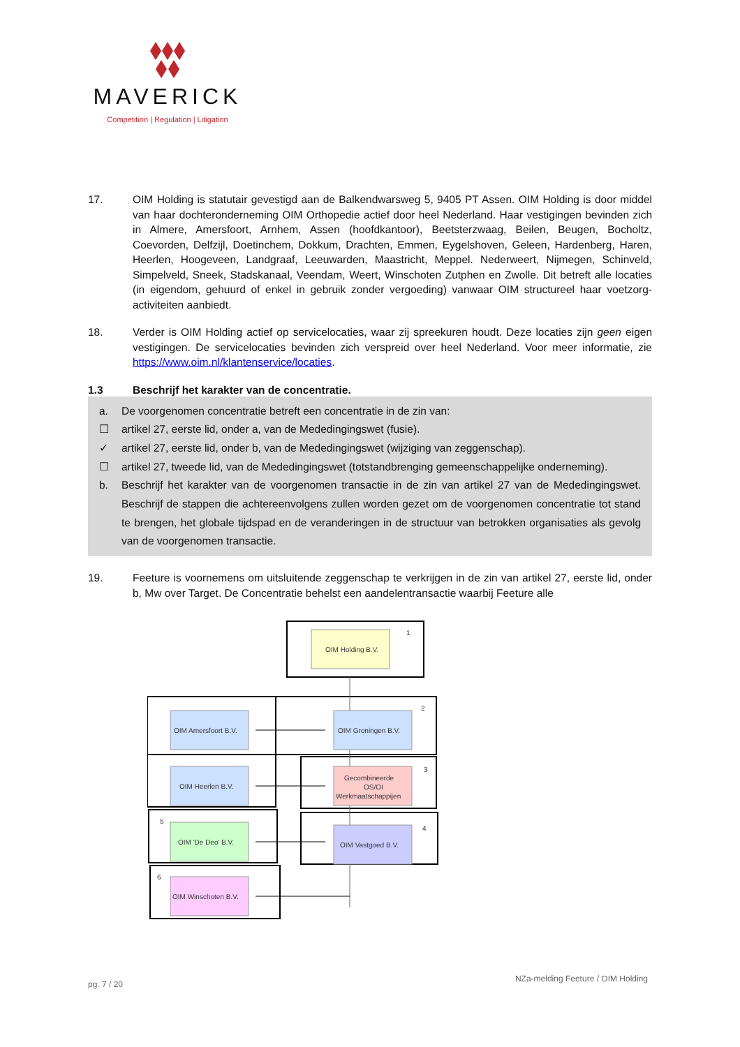MAVERICK
Competition | Regulation | Litigation
17. OIM Holding is statutair gevestigd aan de Balkendwarsweg 5, 9405 PT Assen. OIM Holding is door middel van haar dochteronderneming OIM Orthopedie actief door heel Nederland. Haar vestigingen bevinden zich in Almere, Amersfoort, Arnhem, Assen (hoofdkantoor), Beetsterzwaag, Beilen, Beugen, Bocholtz, Coevorden, Delfzijl, Doetinchem, Dokkum, Drachten, Emmen, Eygelshoven, Geleen, Hardenberg, Haren, Heerlen, Hoogeveen, Landgraaf, Leeuwarden, Maastricht, Meppel. Nederweert, Nijmegen, Schinveld, Simpelveld, Sneek, Stadskanaal, Veendam, Weert, Winschoten Zutphen en Zwolle. Dit betreft alle locaties (in eigendom, gehuurd of enkel in gebruik zonder vergoeding) vanwaar OIM structureel haar voetzorg-activiteiten aanbiedt.
18. Verder is OIM Holding actief op servicelocaties, waar zij spreekuren houdt. Deze locaties zijn geen eigen vestigingen. De servicelocaties bevinden zich verspreid over heel Nederland. Voor meer informatie, zie https://www.oim.nl/klantenservice/locaties.
1.3 Beschrijf het karakter van de concentratie.
a. De voorgenomen concentratie betreft een concentratie in de zin van:
☐ artikel 27, eerste lid, onder a, van de Mededingingswet (fusie).
✓ artikel 27, eerste lid, onder b, van de Mededingingswet (wijziging van zeggenschap).
☐ artikel 27, tweede lid, van de Mededingingswet (totstandbrenging gemeenschappelijke onderneming).
b. Beschrijf het karakter van de voorgenomen transactie in de zin van artikel 27 van de Mededingingswet. Beschrijf de stappen die achtereenvolgens zullen worden gezet om de voorgenomen concentratie tot stand te brengen, het globale tijdspad en de veranderingen in de structuur van betrokken organisaties als gevolg van de voorgenomen transactie.
19. Feeture is voornemens om uitsluitende zeggenschap te verkrijgen in de zin van artikel 27, eerste lid, onder b, Mw over Target. De Concentratie behelst een aandelentransactie waarbij Feeture alle
OIM Holding B.V.
1
OIM Amersfoort B.V.
OIM Groningen B.V.
2
OIM Heerlen B.V.
Gecombineerde
OS/OI
Werkmaatschappijen
3
5
OIM 'De Deo' B.V.
OIM Vastgoed B.V.
4
6
OIM Winschoten B.V.
pg. 7 / 20 NZa-melding Feeture / OIM Holding